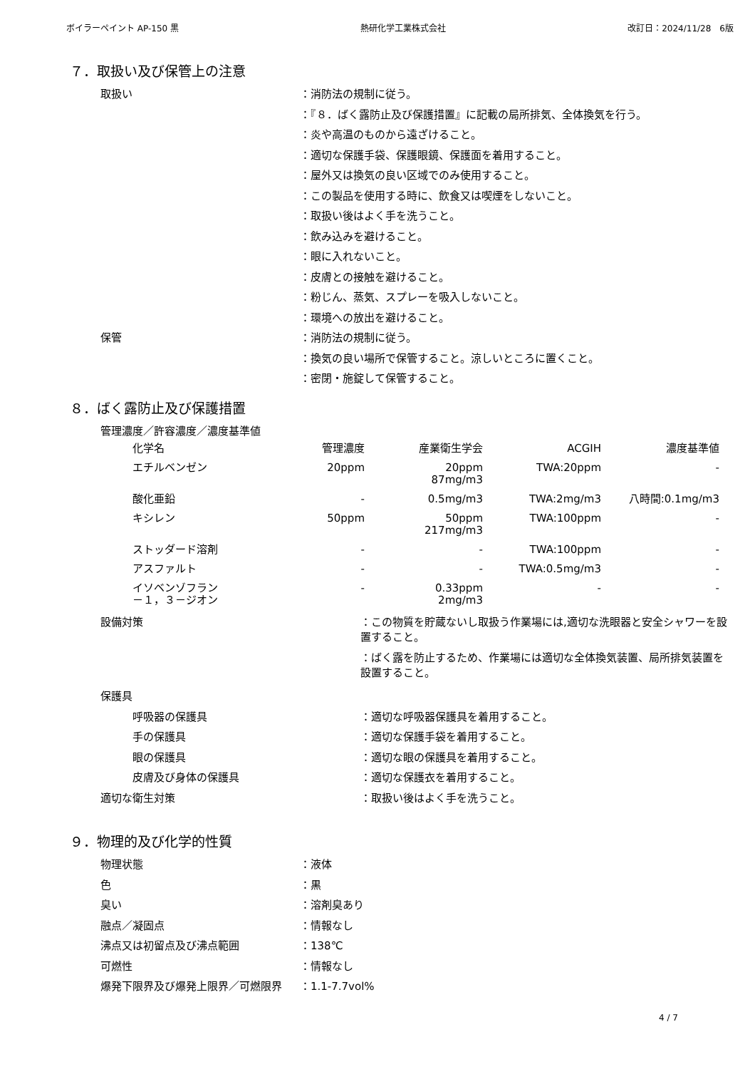ボイラーペイント AP-150 黒 熱研化学工業株式会社 改訂日：2024/11/28　6版
７．取扱い及び保管上の注意
取扱い ：消防法の規制に従う。
：『８．ばく露防止及び保護措置』に記載の局所排気、全体換気を行う。
：炎や高温のものから遠ざけること。
：適切な保護手袋、保護眼鏡、保護面を着用すること。
：屋外又は換気の良い区域でのみ使用すること。
：この製品を使用する時に、飲食又は喫煙をしないこと。
：取扱い後はよく手を洗うこと。
：飲み込みを避けること。
：眼に入れないこと。
：皮膚との接触を避けること。
：粉じん、蒸気、スプレーを吸入しないこと。
：環境への放出を避けること。
保管 ：消防法の規制に従う。
：換気の良い場所で保管すること。涼しいところに置くこと。
：密閉・施錠して保管すること。
８．ばく露防止及び保護措置
管理濃度／許容濃度／濃度基準値
| 化学名 | 管理濃度 | 産業衛生学会 | ACGIH | 濃度基準値 |
| --- | --- | --- | --- | --- |
| エチルベンゼン | 20ppm | 20ppm 87mg/m3 | TWA:20ppm | - |
| 酸化亜鉛 | - | 0.5mg/m3 | TWA:2mg/m3 | 八時間:0.1mg/m3 |
| キシレン | 50ppm | 50ppm 217mg/m3 | TWA:100ppm | - |
| ストッダード溶剤 | - | - | TWA:100ppm | - |
| アスファルト | - | - | TWA:0.5mg/m3 | - |
| イソベンゾフラン －１，３－ジオン | - | 0.33ppm 2mg/m3 | - | - |
設備対策 ：この物質を貯蔵ないし取扱う作業場には,適切な洗眼器と安全シャワーを設置すること。
：ばく露を防止するため、作業場には適切な全体換気装置、局所排気装置を設置すること。
保護具
呼吸器の保護具 ：適切な呼吸器保護具を着用すること。
手の保護具 ：適切な保護手袋を着用すること。
眼の保護具 ：適切な眼の保護具を着用すること。
皮膚及び身体の保護具 ：適切な保護衣を着用すること。
適切な衛生対策 ：取扱い後はよく手を洗うこと。
９．物理的及び化学的性質
物理状態 ：液体
色 ：黒
臭い ：溶剤臭あり
融点／凝固点 ：情報なし
沸点又は初留点及び沸点範囲 ：138℃
可燃性 ：情報なし
爆発下限界及び爆発上限界／可燃限界 ：1.1-7.7vol%
4 / 7